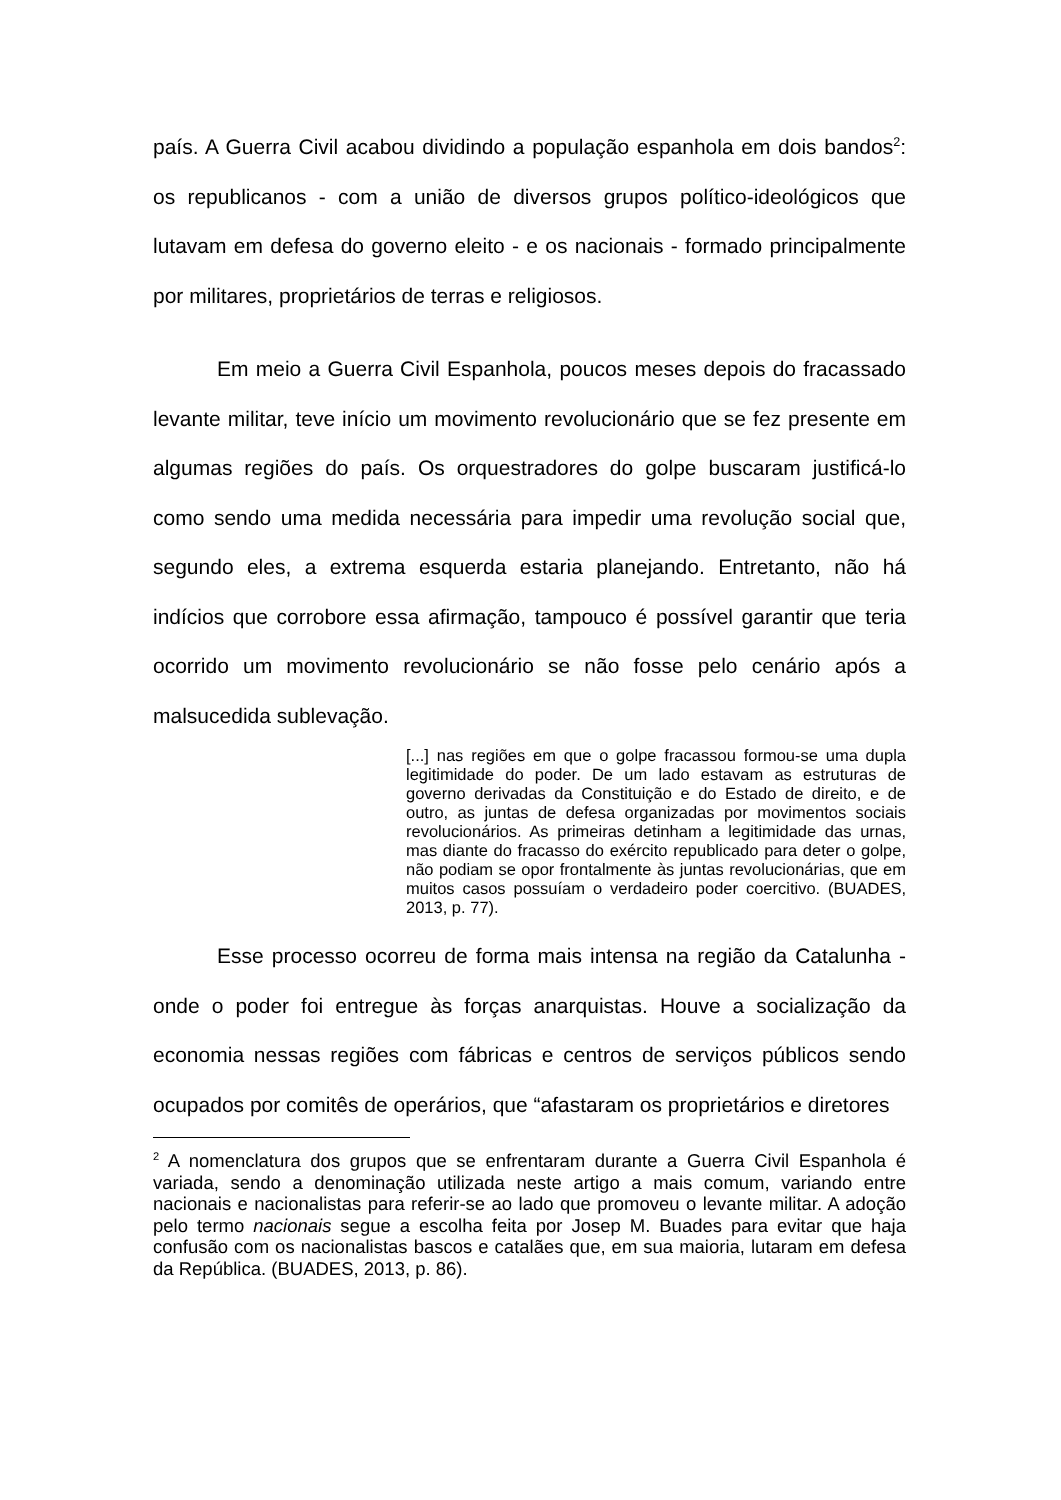país. A Guerra Civil acabou dividindo a população espanhola em dois bandos<sup>2</sup>: os republicanos - com a união de diversos grupos político-ideológicos que lutavam em defesa do governo eleito - e os nacionais - formado principalmente por militares, proprietários de terras e religiosos.
Em meio a Guerra Civil Espanhola, poucos meses depois do fracassado levante militar, teve início um movimento revolucionário que se fez presente em algumas regiões do país. Os orquestradores do golpe buscaram justificá-lo como sendo uma medida necessária para impedir uma revolução social que, segundo eles, a extrema esquerda estaria planejando. Entretanto, não há indícios que corrobore essa afirmação, tampouco é possível garantir que teria ocorrido um movimento revolucionário se não fosse pelo cenário após a malsucedida sublevação.
[...] nas regiões em que o golpe fracassou formou-se uma dupla legitimidade do poder. De um lado estavam as estruturas de governo derivadas da Constituição e do Estado de direito, e de outro, as juntas de defesa organizadas por movimentos sociais revolucionários. As primeiras detinham a legitimidade das urnas, mas diante do fracasso do exército republicado para deter o golpe, não podiam se opor frontalmente às juntas revolucionárias, que em muitos casos possuíam o verdadeiro poder coercitivo. (BUADES, 2013, p. 77).
Esse processo ocorreu de forma mais intensa na região da Catalunha - onde o poder foi entregue às forças anarquistas. Houve a socialização da economia nessas regiões com fábricas e centros de serviços públicos sendo ocupados por comitês de operários, que “afastaram os proprietários e diretores
<sup>2</sup> A nomenclatura dos grupos que se enfrentaram durante a Guerra Civil Espanhola é variada, sendo a denominação utilizada neste artigo a mais comum, variando entre nacionais e nacionalistas para referir-se ao lado que promoveu o levante militar. A adoção pelo termo nacionais segue a escolha feita por Josep M. Buades para evitar que haja confusão com os nacionalistas bascos e catalães que, em sua maioria, lutaram em defesa da República. (BUADES, 2013, p. 86).